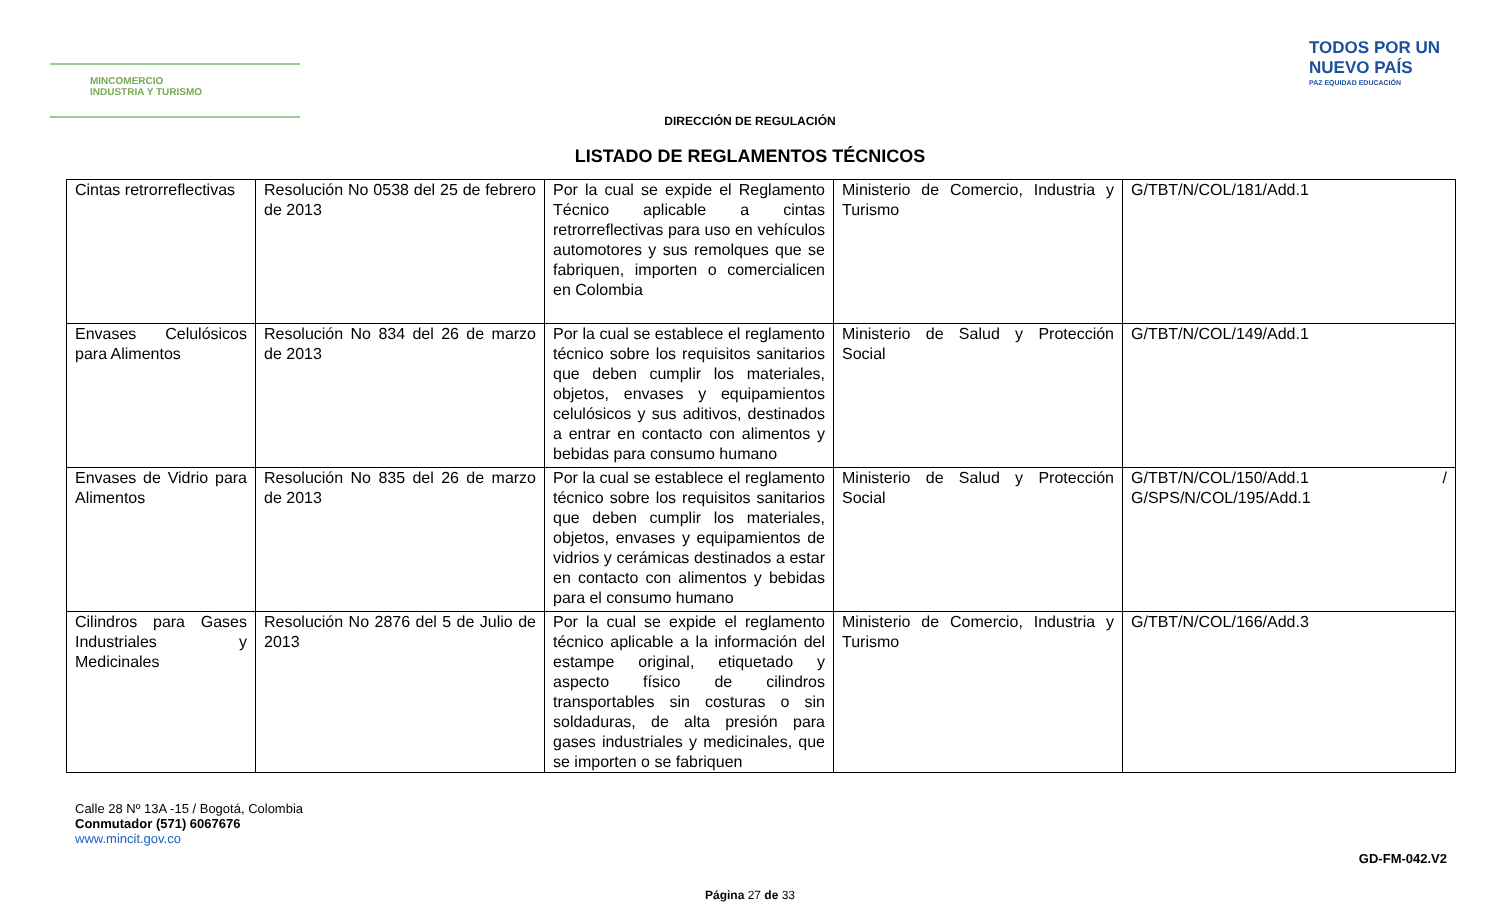MINCOMERCIO
INDUSTRIA Y TURISMO
TODOS POR UN
NUEVO PAÍS
PAZ EQUIDAD EDUCACIÓN
DIRECCIÓN DE REGULACIÓN
LISTADO DE REGLAMENTOS TÉCNICOS
| Cintas retrorreflectivas | Resolución No 0538 del 25 de febrero de 2013 | Por la cual se expide el Reglamento Técnico aplicable a cintas retrorreflectivas para uso en vehículos automotores y sus remolques que se fabriquen, importen o comercialicen en Colombia | Ministerio de Comercio, Industria y Turismo | G/TBT/N/COL/181/Add.1 |
| Envases Celulósicos para Alimentos | Resolución No 834 del 26 de marzo de 2013 | Por la cual se establece el reglamento técnico sobre los requisitos sanitarios que deben cumplir los materiales, objetos, envases y equipamientos celulósicos y sus aditivos, destinados a entrar en contacto con alimentos y bebidas para consumo humano | Ministerio de Salud y Protección Social | G/TBT/N/COL/149/Add.1 |
| Envases de Vidrio para Alimentos | Resolución No 835 del 26 de marzo de 2013 | Por la cual se establece el reglamento técnico sobre los requisitos sanitarios que deben cumplir los materiales, objetos, envases y equipamientos de vidrios y cerámicas destinados a estar en contacto con alimentos y bebidas para el consumo humano | Ministerio de Salud y Protección Social | G/TBT/N/COL/150/Add.1 / G/SPS/N/COL/195/Add.1 |
| Cilindros para Gases Industriales y Medicinales | Resolución No 2876 del 5 de Julio de 2013 | Por la cual se expide el reglamento técnico aplicable a la información del estampe original, etiquetado y aspecto físico de cilindros transportables sin costuras o sin soldaduras, de alta presión para gases industriales y medicinales, que se importen o se fabriquen | Ministerio de Comercio, Industria y Turismo | G/TBT/N/COL/166/Add.3 |
Calle 28 Nº 13A -15 / Bogotá, Colombia
Conmutador (571) 6067676
www.mincit.gov.co
GD-FM-042.V2
Página 27 de 33